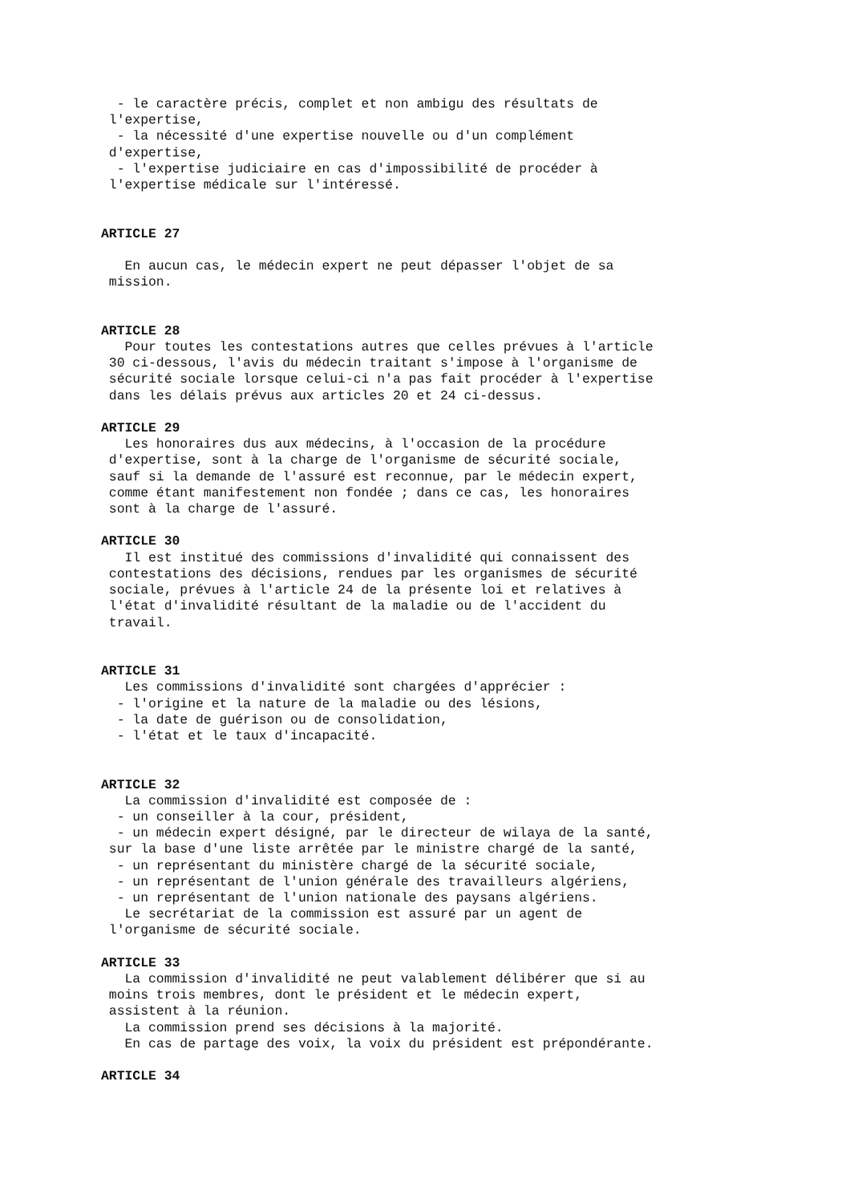- le caractère précis, complet et non ambigu des résultats de
 l'expertise,
  - la nécessité d'une expertise nouvelle ou d'un complément
 d'expertise,
  - l'expertise judiciaire en cas d'impossibilité de procéder à
 l'expertise médicale sur l'intéressé.


ARTICLE 27

   En aucun cas, le médecin expert ne peut dépasser l'objet de sa
 mission.


ARTICLE 28
   Pour toutes les contestations autres que celles prévues à l'article
 30 ci-dessous, l'avis du médecin traitant s'impose à l'organisme de
 sécurité sociale lorsque celui-ci n'a pas fait procéder à l'expertise
 dans les délais prévus aux articles 20 et 24 ci-dessus.

ARTICLE 29
   Les honoraires dus aux médecins, à l'occasion de la procédure
 d'expertise, sont à la charge de l'organisme de sécurité sociale,
 sauf si la demande de l'assuré est reconnue, par le médecin expert,
 comme étant manifestement non fondée ; dans ce cas, les honoraires
 sont à la charge de l'assuré.

ARTICLE 30
   Il est institué des commissions d'invalidité qui connaissent des
 contestations des décisions, rendues par les organismes de sécurité
 sociale, prévues à l'article 24 de la présente loi et relatives à
 l'état d'invalidité résultant de la maladie ou de l'accident du
 travail.


ARTICLE 31
   Les commissions d'invalidité sont chargées d'apprécier :
  - l'origine et la nature de la maladie ou des lésions,
  - la date de guérison ou de consolidation,
  - l'état et le taux d'incapacité.


ARTICLE 32
   La commission d'invalidité est composée de :
  - un conseiller à la cour, président,
  - un médecin expert désigné, par le directeur de wilaya de la santé,
 sur la base d'une liste arrêtée par le ministre chargé de la santé,
  - un représentant du ministère chargé de la sécurité sociale,
  - un représentant de l'union générale des travailleurs algériens,
  - un représentant de l'union nationale des paysans algériens.
   Le secrétariat de la commission est assuré par un agent de
 l'organisme de sécurité sociale.

ARTICLE 33
   La commission d'invalidité ne peut valablement délibérer que si au
 moins trois membres, dont le président et le médecin expert,
 assistent à la réunion.
   La commission prend ses décisions à la majorité.
   En cas de partage des voix, la voix du président est prépondérante.

ARTICLE 34